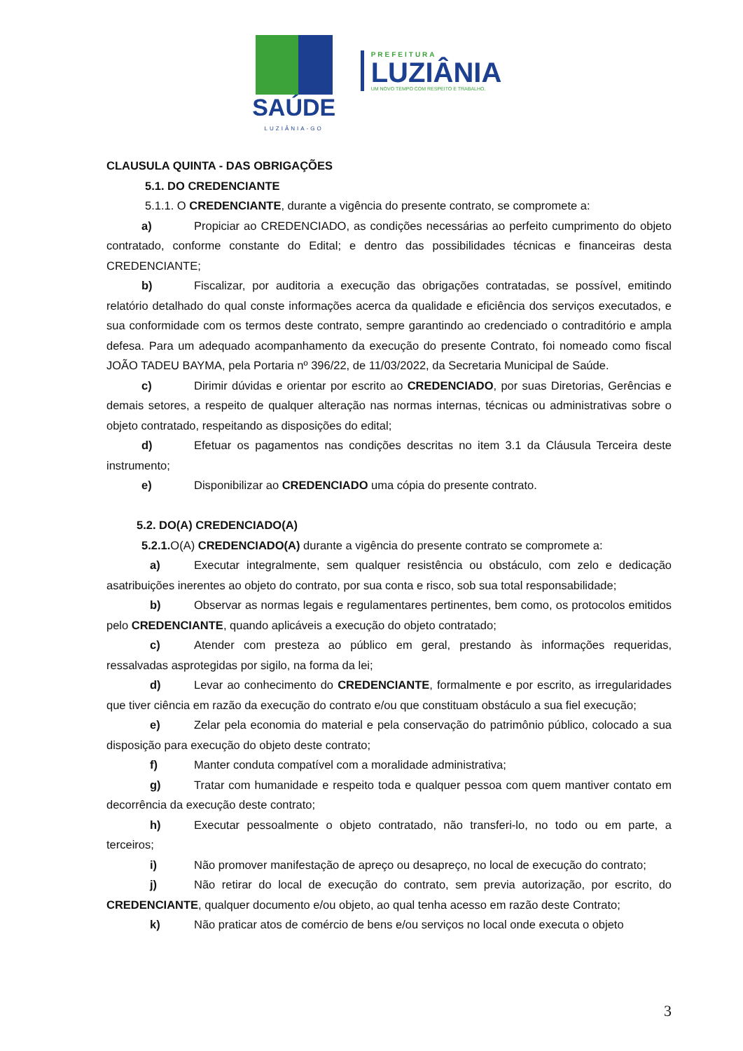SAÚDE
LUZIÂNIA-GO
PREFEITURA
LUZIÂNIA
UM NOVO TEMPO COM RESPEITO E TRABALHO.
CLAUSULA QUINTA - DAS OBRIGAÇÕES
5.1. DO CREDENCIANTE
5.1.1. O CREDENCIANTE, durante a vigência do presente contrato, se compromete a:
a) Propiciar ao CREDENCIADO, as condições necessárias ao perfeito cumprimento do objeto contratado, conforme constante do Edital; e dentro das possibilidades técnicas e financeiras desta CREDENCIANTE;
b) Fiscalizar, por auditoria a execução das obrigações contratadas, se possível, emitindo relatório detalhado do qual conste informações acerca da qualidade e eficiência dos serviços executados, e sua conformidade com os termos deste contrato, sempre garantindo ao credenciado o contraditório e ampla defesa. Para um adequado acompanhamento da execução do presente Contrato, foi nomeado como fiscal JOÃO TADEU BAYMA, pela Portaria nº 396/22, de 11/03/2022, da Secretaria Municipal de Saúde.
c) Dirimir dúvidas e orientar por escrito ao CREDENCIADO, por suas Diretorias, Gerências e demais setores, a respeito de qualquer alteração nas normas internas, técnicas ou administrativas sobre o objeto contratado, respeitando as disposições do edital;
d) Efetuar os pagamentos nas condições descritas no item 3.1 da Cláusula Terceira deste instrumento;
e) Disponibilizar ao CREDENCIADO uma cópia do presente contrato.
5.2. DO(A) CREDENCIADO(A)
5.2.1. O(A) CREDENCIADO(A) durante a vigência do presente contrato se compromete a:
a) Executar integralmente, sem qualquer resistência ou obstáculo, com zelo e dedicação asatribuições inerentes ao objeto do contrato, por sua conta e risco, sob sua total responsabilidade;
b) Observar as normas legais e regulamentares pertinentes, bem como, os protocolos emitidos pelo CREDENCIANTE, quando aplicáveis a execução do objeto contratado;
c) Atender com presteza ao público em geral, prestando às informações requeridas, ressalvadas asprotegidas por sigilo, na forma da lei;
d) Levar ao conhecimento do CREDENCIANTE, formalmente e por escrito, as irregularidades que tiver ciência em razão da execução do contrato e/ou que constituam obstáculo a sua fiel execução;
e) Zelar pela economia do material e pela conservação do patrimônio público, colocado a sua disposição para execução do objeto deste contrato;
f) Manter conduta compatível com a moralidade administrativa;
g) Tratar com humanidade e respeito toda e qualquer pessoa com quem mantiver contato em decorrência da execução deste contrato;
h) Executar pessoalmente o objeto contratado, não transferi-lo, no todo ou em parte, a terceiros;
i) Não promover manifestação de apreço ou desapreço, no local de execução do contrato;
j) Não retirar do local de execução do contrato, sem previa autorização, por escrito, do CREDENCIANTE, qualquer documento e/ou objeto, ao qual tenha acesso em razão deste Contrato;
k) Não praticar atos de comércio de bens e/ou serviços no local onde executa o objeto
3